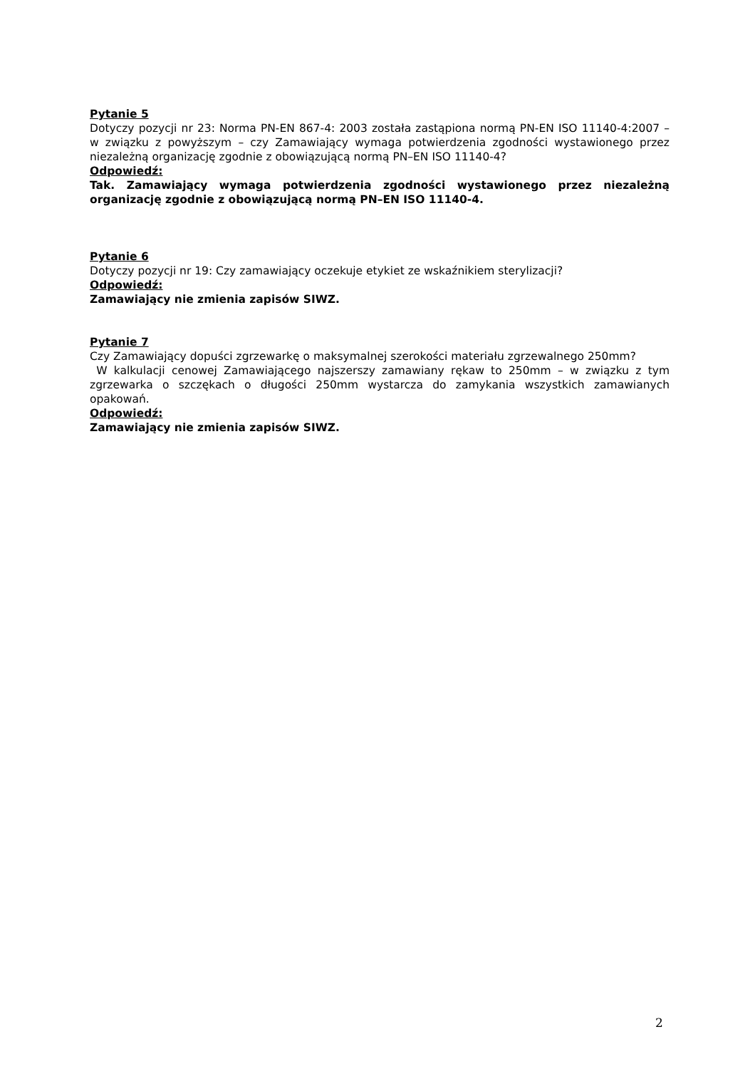Pytanie 5
Dotyczy pozycji nr 23: Norma PN-EN 867-4: 2003 została zastąpiona normą PN-EN ISO 11140-4:2007 – w związku z powyższym – czy Zamawiający wymaga potwierdzenia zgodności wystawionego przez niezależną organizację zgodnie z obowiązującą normą PN–EN ISO 11140-4?
Odpowiedź:
Tak. Zamawiający wymaga potwierdzenia zgodności wystawionego przez niezależną organizację zgodnie z obowiązującą normą PN–EN ISO 11140-4.
Pytanie 6
Dotyczy pozycji nr 19: Czy zamawiający oczekuje etykiet ze wskaźnikiem sterylizacji?
Odpowiedź:
Zamawiający nie zmienia zapisów SIWZ.
Pytanie 7
Czy Zamawiający dopuści zgrzewarkę o maksymalnej szerokości materiału zgrzewalnego 250mm?
W kalkulacji cenowej Zamawiającego najszerszy zamawiany rękaw to 250mm – w związku z tym zgrzewarka o szczękach o długości 250mm wystarcza do zamykania wszystkich zamawianych opakowań.
Odpowiedź:
Zamawiający nie zmienia zapisów SIWZ.
2